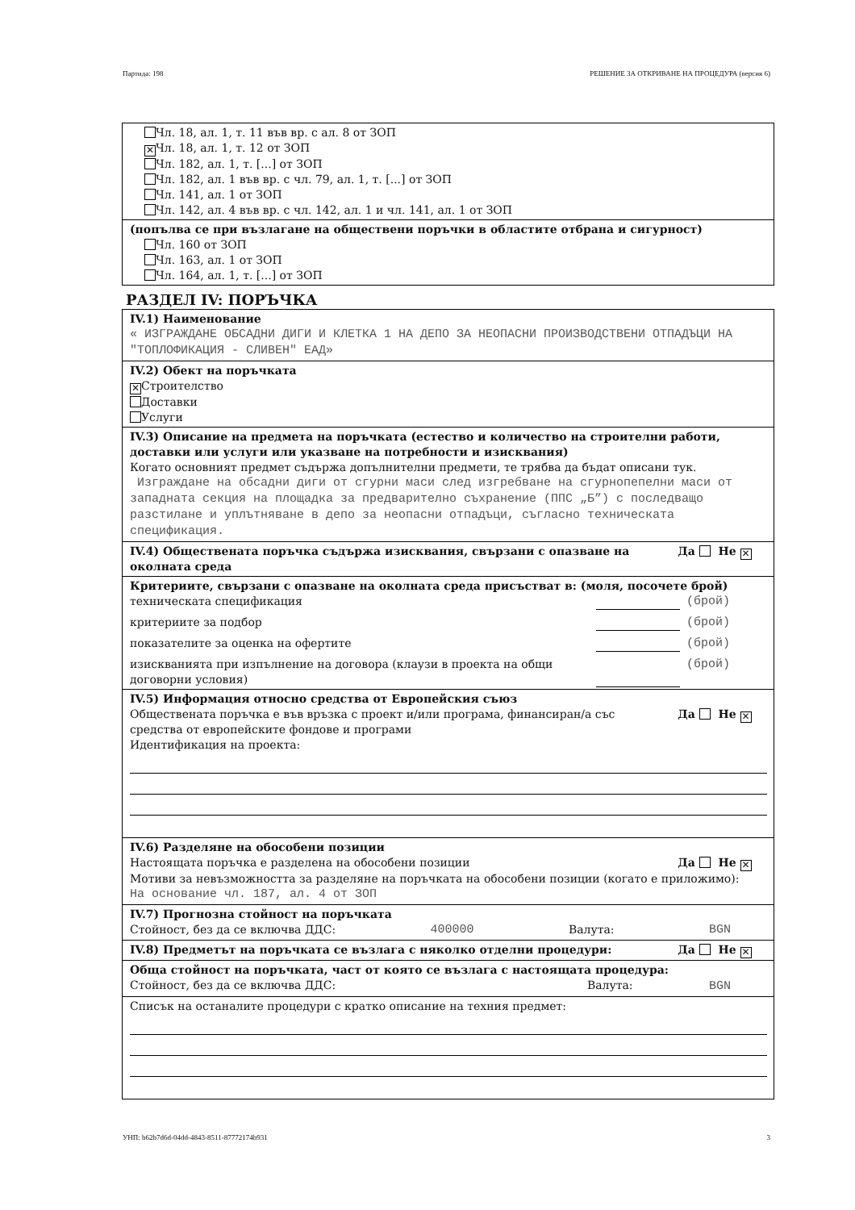Партида: 198 РЕШЕНИЕ ЗА ОТКРИВАНЕ НА ПРОЦЕДУРА (версия 6)
Чл. 18, ал. 1, т. 11 във вр. с ал. 8 от ЗОП
✕ Чл. 18, ал. 1, т. 12 от ЗОП
Чл. 182, ал. 1, т. [...] от ЗОП
Чл. 182, ал. 1 във вр. с чл. 79, ал. 1, т. [...] от ЗОП
Чл. 141, ал. 1 от ЗОП
Чл. 142, ал. 4 във вр. с чл. 142, ал. 1 и чл. 141, ал. 1 от ЗОП
(попълва се при възлагане на обществени поръчки в областите отбрана и сигурност)
Чл. 160 от ЗОП
Чл. 163, ал. 1 от ЗОП
Чл. 164, ал. 1, т. [...] от ЗОП
РАЗДЕЛ IV: ПОРЪЧКА
IV.1) Наименование
« ИЗГРАЖДАНЕ ОБСАДНИ ДИГИ И КЛЕТКА 1 НА ДЕПО ЗА НЕОПАСНИ ПРОИЗВОДСТВЕНИ ОТПАДЪЦИ НА "ТОПЛОФИКАЦИЯ - СЛИВЕН" ЕАД»
IV.2) Обект на поръчката
✕ Строителство
Доставки
Услуги
IV.3) Описание на предмета на поръчката (естество и количество на строителни работи, доставки или услуги или указване на потребности и изисквания)
Когато основният предмет съдържа допълнителни предмети, те трябва да бъдат описани тук.
Изграждане на обсадни диги от сгурни маси след изгребване на сгурнопепелни маси от западната секция на площадка за предварително съхранение (ППС „Б”) с последващо разстилане и уплътняване в депо за неопасни отпадъци, съгласно техническата спецификация.
IV.4) Обществената поръчка съдържа изисквания, свързани с опазване на околната среда Да Не ✕
Критериите, свързани с опазване на околната среда присъстват в: (моля, посочете брой)
техническата спецификация (брой)
критериите за подбор (брой)
показателите за оценка на офертите (брой)
изискванията при изпълнение на договора (клаузи в проекта на общи договорни условия) (брой)
IV.5) Информация относно средства от Европейския съюз
Обществената поръчка е във връзка с проект и/или програма, финансиран/а със средства от европейските фондове и програми Да Не ✕
Идентификация на проекта:
IV.6) Разделяне на обособени позиции
Настоящата поръчка е разделена на обособени позиции Да Не ✕
Мотиви за невъзможността за разделяне на поръчката на обособени позиции (когато е приложимо):
На основание чл. 187, ал. 4 от ЗОП
IV.7) Прогнозна стойност на поръчката
Стойност, без да се включва ДДС: 400000 Валута: BGN
IV.8) Предметът на поръчката се възлага с няколко отделни процедури: Да Не ✕
Обща стойност на поръчката, част от която се възлага с настоящата процедура:
Стойност, без да се включва ДДС: Валута: BGN
Списък на останалите процедури с кратко описание на техния предмет:
УНП: b62b7d6d-04dd-4843-8511-87772174b931 3